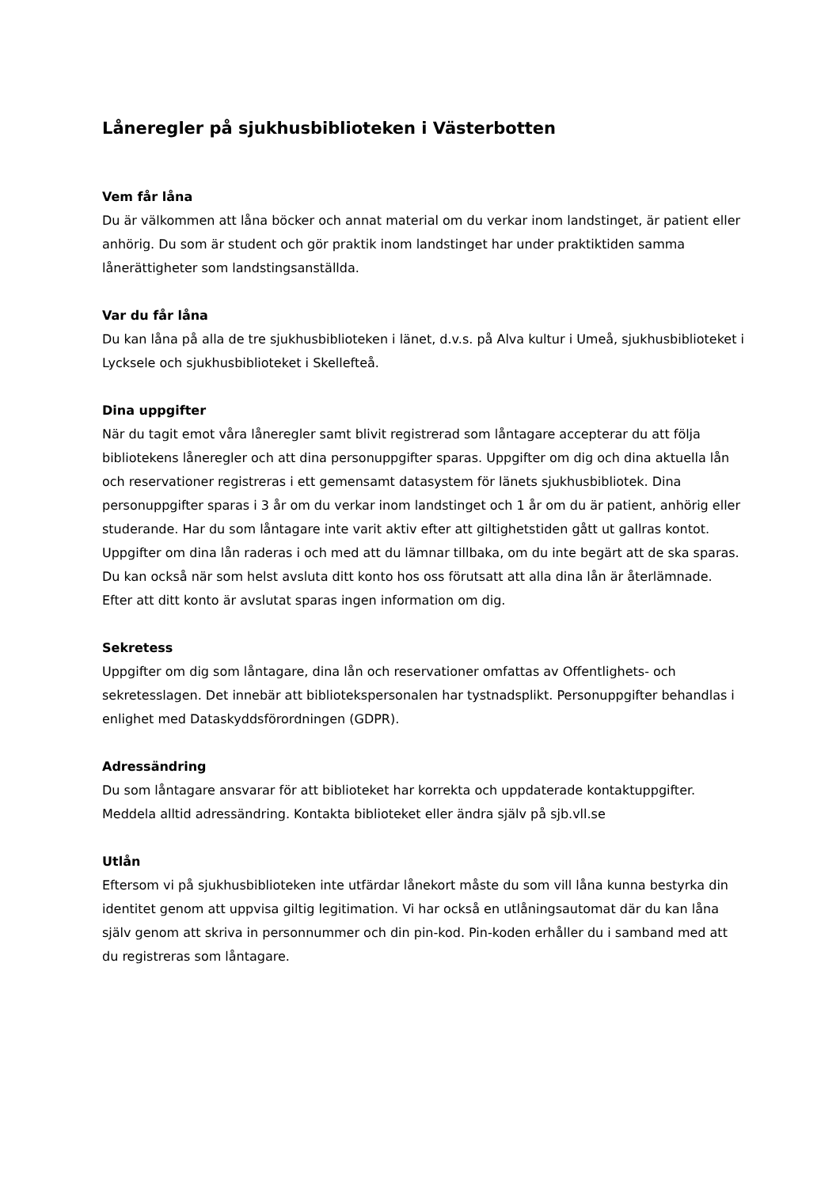Låneregler på sjukhusbiblioteken i Västerbotten
Vem får låna
Du är välkommen att låna böcker och annat material om du verkar inom landstinget, är patient eller anhörig. Du som är student och gör praktik inom landstinget har under praktiktiden samma lånerättigheter som landstingsanställda.
Var du får låna
Du kan låna på alla de tre sjukhusbiblioteken i länet, d.v.s. på Alva kultur i Umeå, sjukhusbiblioteket i Lycksele och sjukhusbiblioteket i Skellefteå.
Dina uppgifter
När du tagit emot våra låneregler samt blivit registrerad som låntagare accepterar du att följa bibliotekens låneregler och att dina personuppgifter sparas. Uppgifter om dig och dina aktuella lån och reservationer registreras i ett gemensamt datasystem för länets sjukhusbibliotek. Dina personuppgifter sparas i 3 år om du verkar inom landstinget och 1 år om du är patient, anhörig eller studerande. Har du som låntagare inte varit aktiv efter att giltighetstiden gått ut gallras kontot. Uppgifter om dina lån raderas i och med att du lämnar tillbaka, om du inte begärt att de ska sparas. Du kan också när som helst avsluta ditt konto hos oss förutsatt att alla dina lån är återlämnade. Efter att ditt konto är avslutat sparas ingen information om dig.
Sekretess
Uppgifter om dig som låntagare, dina lån och reservationer omfattas av Offentlighets- och sekretesslagen. Det innebär att bibliotekspersonalen har tystnadsplikt. Personuppgifter behandlas i enlighet med Dataskyddsförordningen (GDPR).
Adressändring
Du som låntagare ansvarar för att biblioteket har korrekta och uppdaterade kontaktuppgifter. Meddela alltid adressändring. Kontakta biblioteket eller ändra själv på sjb.vll.se
Utlån
Eftersom vi på sjukhusbiblioteken inte utfärdar lånekort måste du som vill låna kunna bestyrka din identitet genom att uppvisa giltig legitimation. Vi har också en utlåningsautomat där du kan låna själv genom att skriva in personnummer och din pin-kod. Pin-koden erhåller du i samband med att du registreras som låntagare.